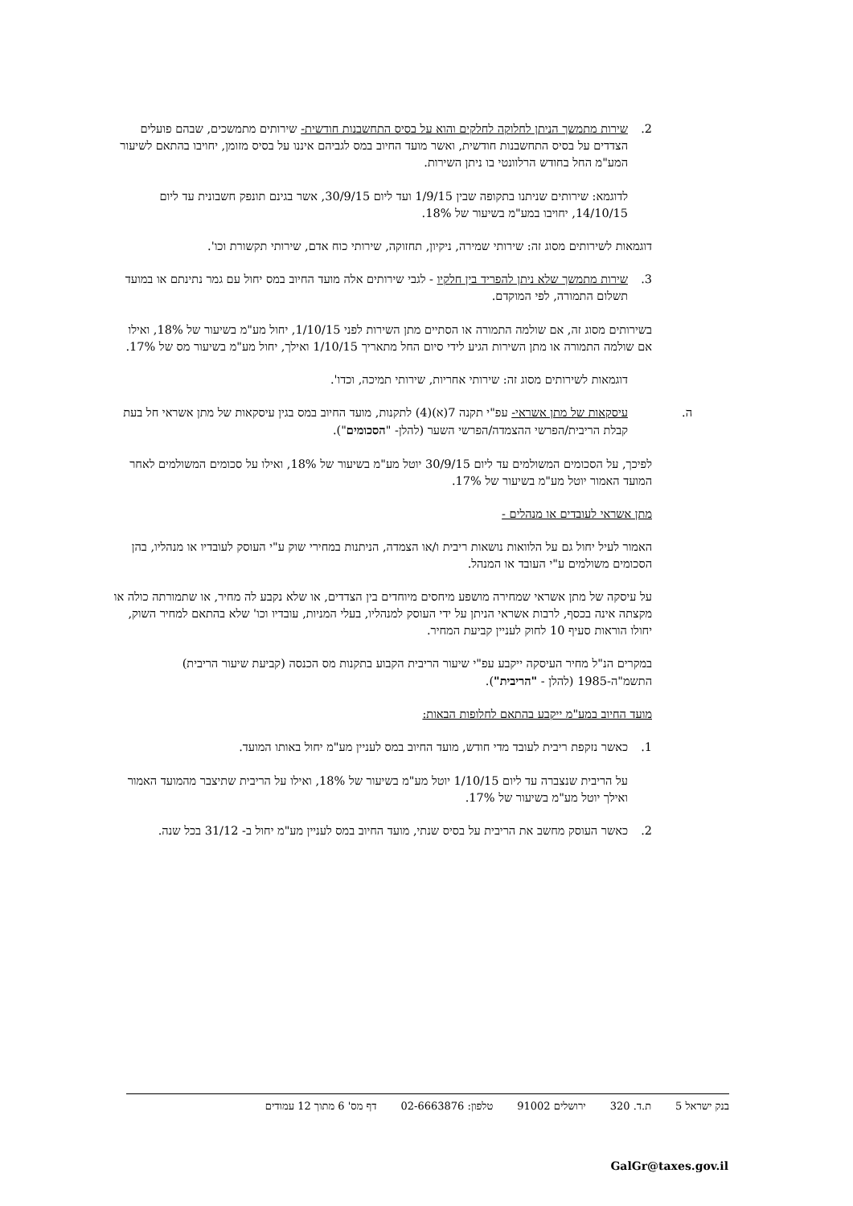2. שירות מתמשך הניתן לחלוקה לחלקים והוא על בסיס התחשבנות חודשית- שירותים מתמשכים, שבהם פועלים הצדדים על בסיס התחשבנות חודשית, ואשר מועד החיוב במס לגביהם איננו על בסיס מזומן, יחויבו בהתאם לשיעור המע"מ החל בחודש הרלוונטי בו ניתן השירות.
לדוגמא: שירותים שניתנו בתקופה שבין 1/9/15 ועד ליום 30/9/15, אשר בגינם תונפק חשבונית עד ליום 14/10/15, יחויבו במע"מ בשיעור של 18%.
דוגמאות לשירותים מסוג זה: שירותי שמירה, ניקיון, תחזוקה, שירותי כוח אדם, שירותי תקשורת וכו'.
3. שירות מתמשך שלא ניתן להפריד בין חלקיו - לגבי שירותים אלה מועד החיוב במס יחול עם גמר נתינתם או במועד תשלום התמורה, לפי המוקדם.
בשירותים מסוג זה, אם שולמה התמורה או הסתיים מתן השירות לפני 1/10/15, יחול מע"מ בשיעור של 18%, ואילו אם שולמה התמורה או מתן השירות הגיע לידי סיום החל מתאריך 1/10/15 ואילך, יחול מע"מ בשיעור מס של 17%.
דוגמאות לשירותים מסוג זה: שירותי אחריות, שירותי תמיכה, וכדו'.
ה. עיסקאות של מתן אשראי- עפ"י תקנה 7(א)(4) לתקנות, מועד החיוב במס בגין עיסקאות של מתן אשראי חל בעת קבלת הריבית/הפרשי ההצמדה/הפרשי השער (להלן- "הסכומים").
לפיכך, על הסכומים המשולמים עד ליום 30/9/15 יוטל מע"מ בשיעור של 18%, ואילו על סכומים המשולמים לאחר המועד האמור יוטל מע"מ בשיעור של 17%.
מתן אשראי לעובדים או מנהלים -
האמור לעיל יחול גם על הלוואות נושאות ריבית ו/או הצמדה, הניתנות במחירי שוק ע"י העוסק לעובדיו או מנהליו, בהן הסכומים משולמים ע"י העובד או המנהל.
על עיסקה של מתן אשראי שמחירה מושפע מיחסים מיוחדים בין הצדדים, או שלא נקבע לה מחיר, או שתמורתה כולה או מקצתה אינה בכסף, לרבות אשראי הניתן על ידי העוסק למנהליו, בעלי המניות, עובדיו וכו' שלא בהתאם למחיר השוק, יחולו הוראות סעיף 10 לחוק לעניין קביעת המחיר.
במקרים הנ"ל מחיר העיסקה ייקבע עפ"י שיעור הריבית הקבוע בתקנות מס הכנסה (קביעת שיעור הריבית) התשמ"ה-1985 (להלן - "הריבית").
מועד החיוב במע"מ ייקבע בהתאם לחלופות הבאות:
1. כאשר נזקפת ריבית לעובד מדי חודש, מועד החיוב במס לעניין מע"מ יחול באותו המועד.
על הריבית שנצברה עד ליום 1/10/15 יוטל מע"מ בשיעור של 18%, ואילו על הריבית שתיצבר מהמועד האמור ואילך יוטל מע"מ בשיעור של 17%.
2. כאשר העוסק מחשב את הריבית על בסיס שנתי, מועד החיוב במס לעניין מע"מ יחול ב- 31/12 בכל שנה.
בנק ישראל 5 ת.ד. 320 ירושלים 91002 טלפון: 02-6663876 דף מס' 6 מתוך 12 עמודים
GalGr@taxes.gov.il